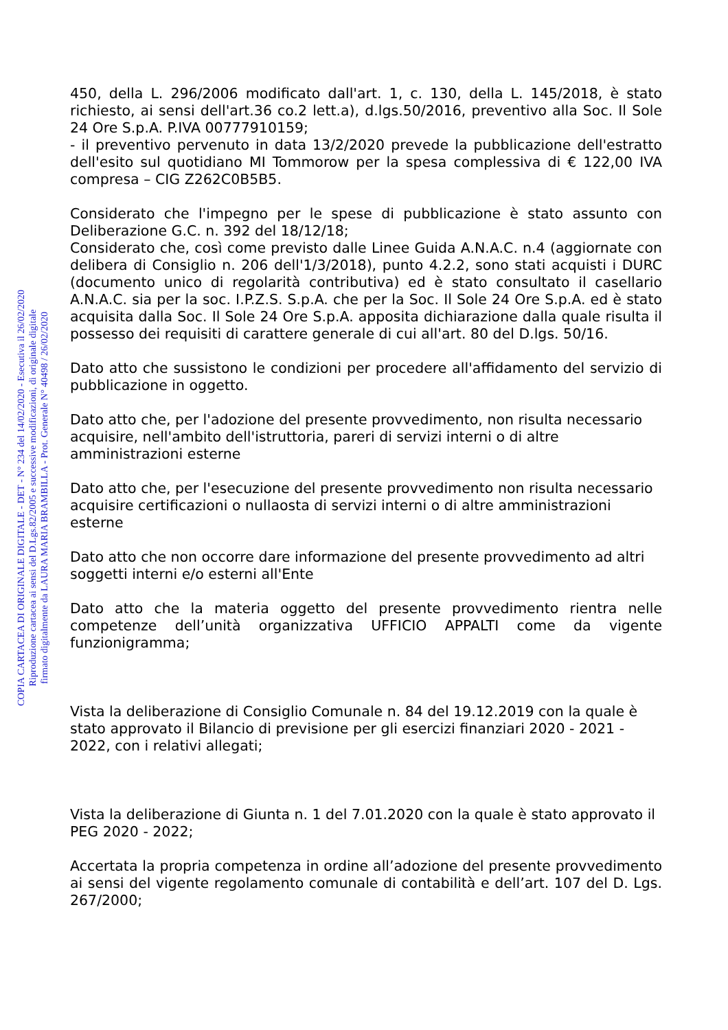450, della L. 296/2006 modificato dall'art. 1, c. 130, della L. 145/2018, è stato richiesto, ai sensi dell'art.36 co.2 lett.a), d.lgs.50/2016, preventivo alla Soc. Il Sole 24 Ore S.p.A. P.IVA 00777910159;
- il preventivo pervenuto in data 13/2/2020 prevede la pubblicazione dell'estratto dell'esito sul quotidiano MI Tommorow per la spesa complessiva di € 122,00 IVA compresa – CIG Z262C0B5B5.
Considerato che l'impegno per le spese di pubblicazione è stato assunto con Deliberazione G.C. n. 392 del 18/12/18;
Considerato che, così come previsto dalle Linee Guida A.N.A.C. n.4 (aggiornate con delibera di Consiglio n. 206 dell'1/3/2018), punto 4.2.2, sono stati acquisti i DURC (documento unico di regolarità contributiva) ed è stato consultato il casellario A.N.A.C. sia per la soc. I.P.Z.S. S.p.A. che per la Soc. Il Sole 24 Ore S.p.A. ed è stato acquisita dalla Soc. Il Sole 24 Ore S.p.A. apposita dichiarazione dalla quale risulta il possesso dei requisiti di carattere generale di cui all'art. 80 del D.lgs. 50/16.
Dato atto che sussistono le condizioni per procedere all'affidamento del servizio di pubblicazione in oggetto.
Dato atto che, per l'adozione del presente provvedimento, non risulta necessario acquisire, nell'ambito dell'istruttoria, pareri di servizi interni o di altre amministrazioni esterne
Dato atto che, per l'esecuzione del presente provvedimento non risulta necessario acquisire certificazioni o nullaosta di servizi interni o di altre amministrazioni esterne
Dato atto che non occorre dare informazione del presente provvedimento ad altri soggetti interni e/o esterni all'Ente
Dato atto che la materia oggetto del presente provvedimento rientra nelle competenze dell’unità organizzativa UFFICIO APPALTI come da vigente funzionigramma;
Vista la deliberazione di Consiglio Comunale n. 84 del 19.12.2019 con la quale è stato approvato il Bilancio di previsione per gli esercizi finanziari 2020 - 2021 - 2022, con i relativi allegati;
Vista la deliberazione di Giunta n. 1 del 7.01.2020 con la quale è stato approvato il PEG 2020 - 2022;
Accertata la propria competenza in ordine all’adozione del presente provvedimento ai sensi del vigente regolamento comunale di contabilità e dell’art. 107 del D. Lgs. 267/2000;
COPIA CARTACEA DI ORIGINALE DIGITALE - DET - N° 234 del 14/02/2020 - Esecutiva il 26/02/2020
Riproduzione cartacea ai sensi del D.Lgs.82/2005 e successive modificazioni, di originale digitale
firmato digitalmente da LAURA MARIA BRAMBILLA - Prot. Generale N° 40498 / 26/02/2020